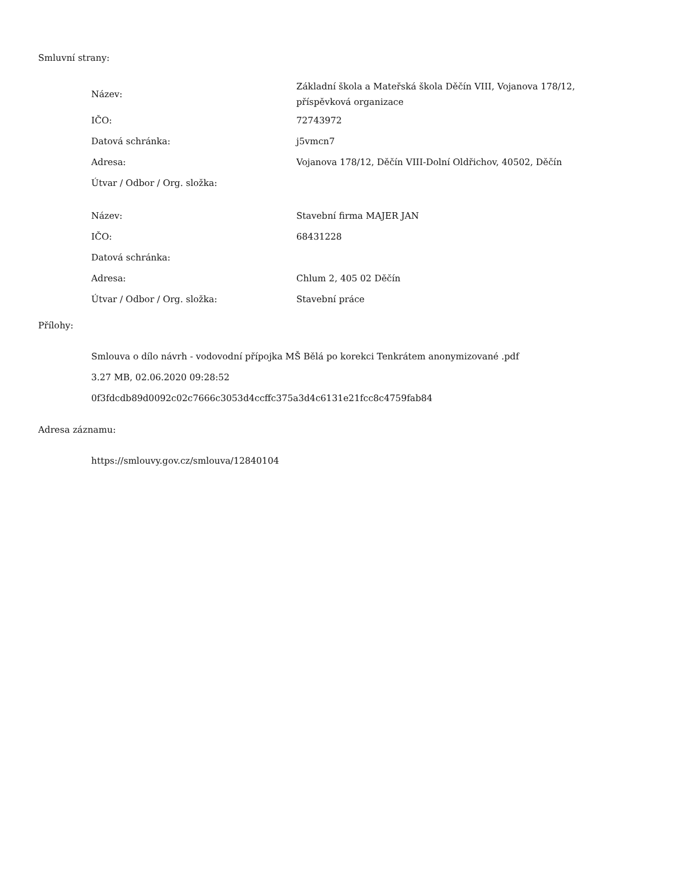Smluvní strany:
| Název: | Základní škola a Mateřská škola Děčín VIII, Vojanova 178/12, příspěvková organizace |
| IČO: | 72743972 |
| Datová schránka: | j5vmcn7 |
| Adresa: | Vojanova 178/12, Děčín VIII-Dolní Oldřichov, 40502, Děčín |
| Útvar / Odbor / Org. složka: | |
| Název: | Stavební firma MAJER JAN |
| IČO: | 68431228 |
| Datová schránka: | |
| Adresa: | Chlum 2, 405 02 Děčín |
| Útvar / Odbor / Org. složka: | Stavební práce |
Přílohy:
Smlouva o dílo návrh - vodovodní přípojka MŠ Bělá po korekci Tenkrátem anonymizované .pdf
3.27 MB, 02.06.2020 09:28:52
0f3fdcdb89d0092c02c7666c3053d4ccffc375a3d4c6131e21fcc8c4759fab84
Adresa záznamu:
https://smlouvy.gov.cz/smlouva/12840104